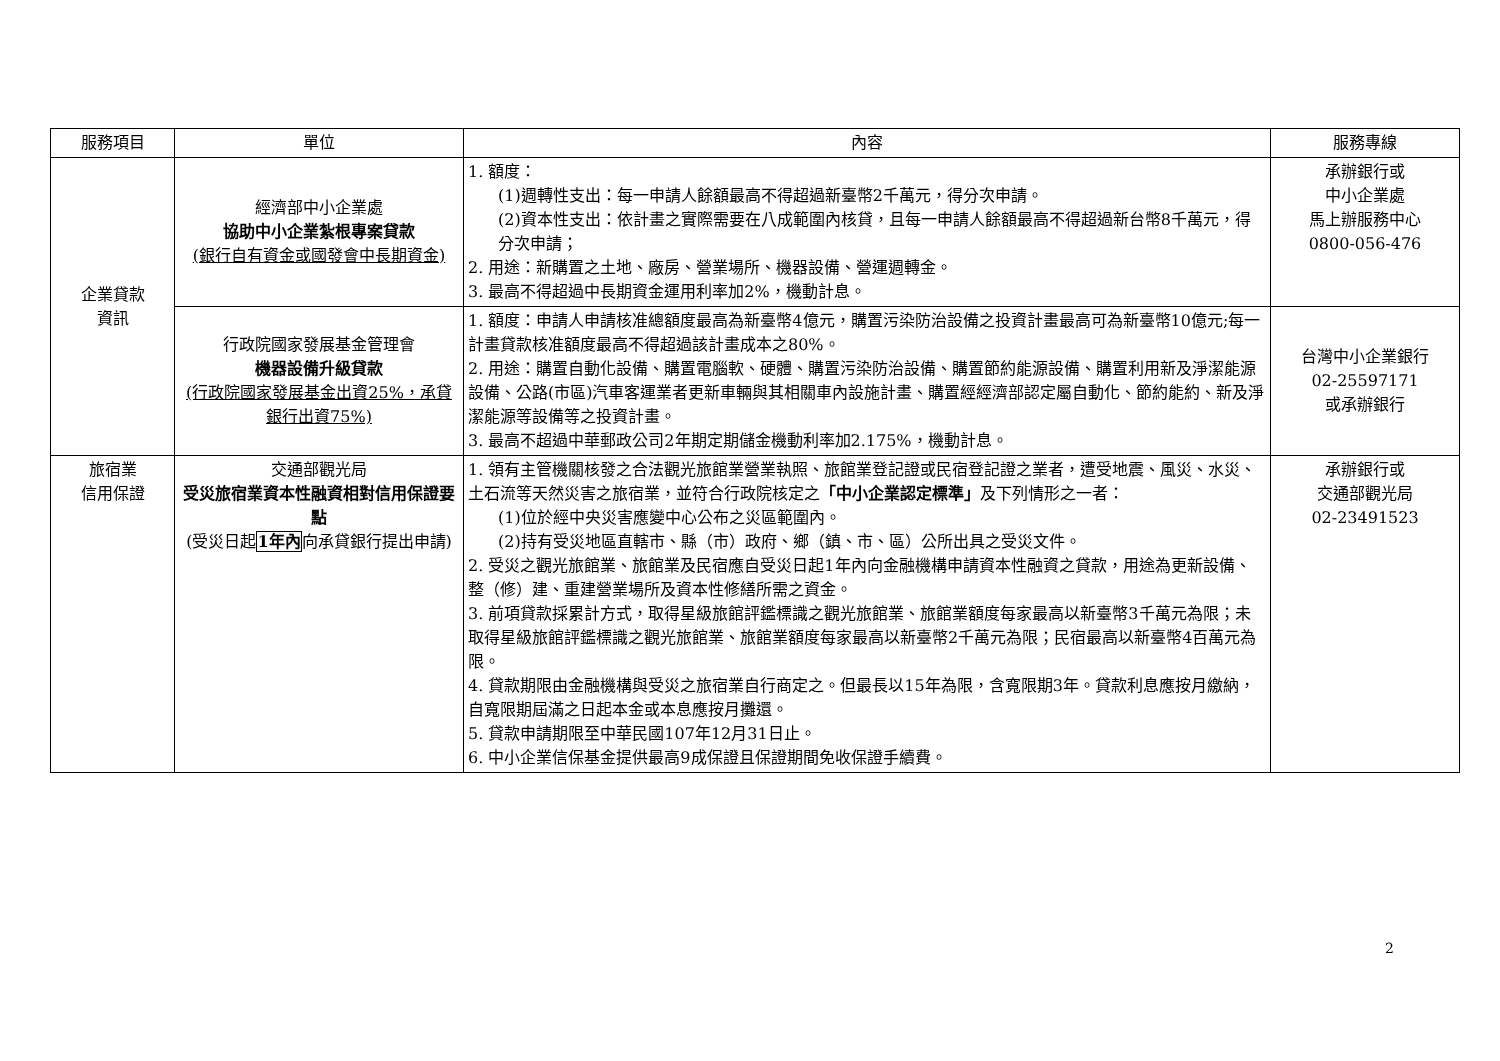| 服務項目 | 單位 | 內容 | 服務專線 |
| --- | --- | --- | --- |
| 企業貸款 資訊 | 經濟部中小企業處 協助中小企業紮根專案貸款 (銀行自有資金或國發會中長期資金) | 1. 額度： (1)週轉性支出：每一申請人餘額最高不得超過新臺幣2千萬元，得分次申請。 (2)資本性支出：依計畫之實際需要在八成範圍內核貸，且每一申請人餘額最高不得超過新台幣8千萬元，得分次申請； 2. 用途：新購置之土地、廠房、營業場所、機器設備、營運週轉金。 3. 最高不得超過中長期資金運用利率加2%，機動計息。 | 承辦銀行或 中小企業處 馬上辦服務中心 0800-056-476 |
| | 行政院國家發展基金管理會 機器設備升級貸款 (行政院國家發展基金出資25%，承貸銀行出資75%) | 1. 額度：申請人申請核准總額度最高為新臺幣4億元，購置污染防治設備之投資計畫最高可為新臺幣10億元;每一計畫貸款核准額度最高不得超過該計畫成本之80%。 2. 用途：購置自動化設備、購置電腦軟、硬體、購置污染防治設備、購置節約能源設備、購置利用新及淨潔能源設備、公路(市區)汽車客運業者更新車輛與其相關車內設施計畫、購置經經濟部認定屬自動化、節約能約、新及淨潔能源等設備等之投資計畫。 3. 最高不超過中華郵政公司2年期定期儲金機動利率加2.175%，機動計息。 | 台灣中小企業銀行 02-25597171 或承辦銀行 |
| 旅宿業 信用保證 | 交通部觀光局 受災旅宿業資本性融資相對信用保證要點 (受災日起 1年內 向承貸銀行提出申請) | 1. 領有主管機關核發之合法觀光旅館業營業執照、旅館業登記證或民宿登記證之業者，遭受地震、風災、水災、土石流等天然災害之旅宿業，並符合行政院核定之 「中小企業認定標準」 及下列情形之一者： (1)位於經中央災害應變中心公布之災區範圍內。 (2)持有受災地區直轄市、縣（市）政府、鄉（鎮、市、區）公所出具之受災文件。 2. 受災之觀光旅館業、旅館業及民宿應自受災日起1年內向金融機構申請資本性融資之貸款，用途為更新設備、整（修）建、重建營業場所及資本性修繕所需之資金。 3. 前項貸款採累計方式，取得星級旅館評鑑標識之觀光旅館業、旅館業額度每家最高以新臺幣3千萬元為限；未取得星級旅館評鑑標識之觀光旅館業、旅館業額度每家最高以新臺幣2千萬元為限；民宿最高以新臺幣4百萬元為限。 4. 貸款期限由金融機構與受災之旅宿業自行商定之。但最長以15年為限，含寬限期3年。貸款利息應按月繳納，自寬限期屆滿之日起本金或本息應按月攤還。 5. 貸款申請期限至中華民國107年12月31日止。 6. 中小企業信保基金提供最高9成保證且保證期間免收保證手續費。 | 承辦銀行或 交通部觀光局 02-23491523 |
2